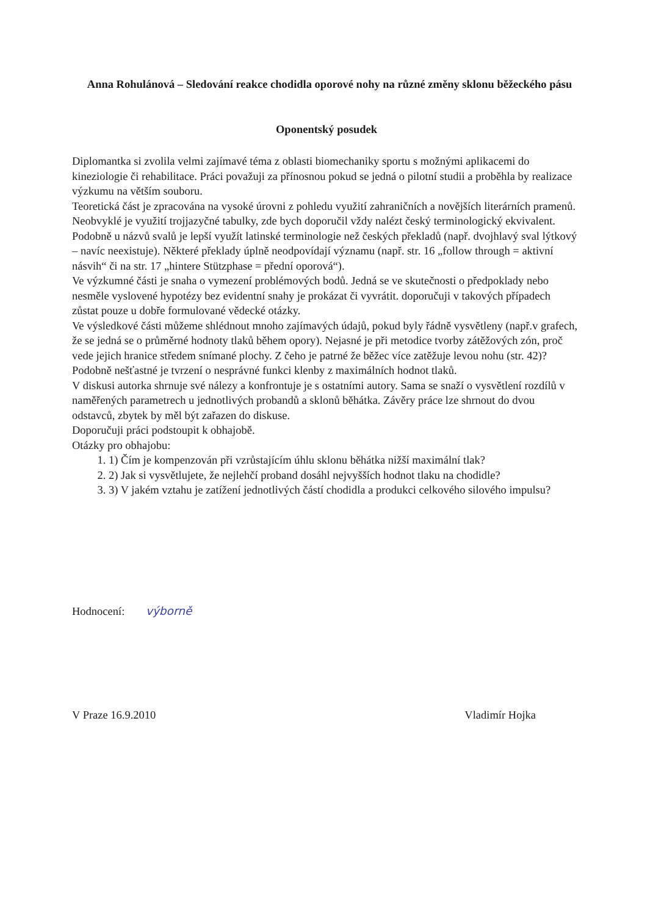Anna Rohulánová – Sledování reakce chodidla oporové nohy na různé změny sklonu běžeckého pásu
Oponentský posudek
Diplomantka si zvolila velmi zajímavé téma z oblasti biomechaniky sportu s možnými aplikacemi do kineziologie či rehabilitace. Práci považuji za přínosnou pokud se jedná o pilotní studii a proběhla by realizace výzkumu na větším souboru.
Teoretická část je zpracována na vysoké úrovni z pohledu využití zahraničních a novějších literárních pramenů. Neobvyklé je využití trojjazyčné tabulky, zde bych doporučil vždy nalézt český terminologický ekvivalent. Podobně u názvů svalů je lepší využít latinské terminologie než českých překladů (např. dvojhlavý sval lýtkový – navíc neexistuje). Některé překlady úplně neodpovídají významu (např. str. 16 „follow through = aktivní násvih“ či na str. 17 „hintere Stützphase = přední oporová“).
Ve výzkumné části je snaha o vymezení problémových bodů. Jedná se ve skutečnosti o předpoklady nebo nesměle vyslovené hypotézy bez evidentní snahy je prokázat či vyvrátit. doporučuji v takových případech zůstat pouze u dobře formulované vědecké otázky.
Ve výsledkové části můžeme shlédnout mnoho zajímavých údajů, pokud byly řádně vysvětleny (např.v grafech, že se jedná se o průměrné hodnoty tlaků během opory). Nejasné je při metodice tvorby zátěžových zón, proč vede jejich hranice středem snímané plochy. Z čeho je patrné že běžec více zatěžuje levou nohu (str. 42)? Podobně nešťastné je tvrzení o nesprávné funkci klenby z maximálních hodnot tlaků.
V diskusi autorka shrnuje své nálezy a konfrontuje je s ostatními autory. Sama se snaží o vysvětlení rozdílů v naměřených parametrech u jednotlivých probandů a sklonů běhátka. Závěry práce lze shrnout do dvou odstavců, zbytek by měl být zařazen do diskuse.
Doporučuji práci podstoupit k obhajobě.
Otázky pro obhajobu:
1. 1) Čím je kompenzován při vzrůstajícím úhlu sklonu běhátka nižší maximální tlak?
2. 2) Jak si vysvětlujete, že nejlehčí proband dosáhl nejvyšších hodnot tlaku na chodidle?
3. 3) V jakém vztahu je zatížení jednotlivých částí chodidla a produkci celkového silového impulsu?
Hodnocení: výborně
V Praze 16.9.2010 Vladimír Hojka